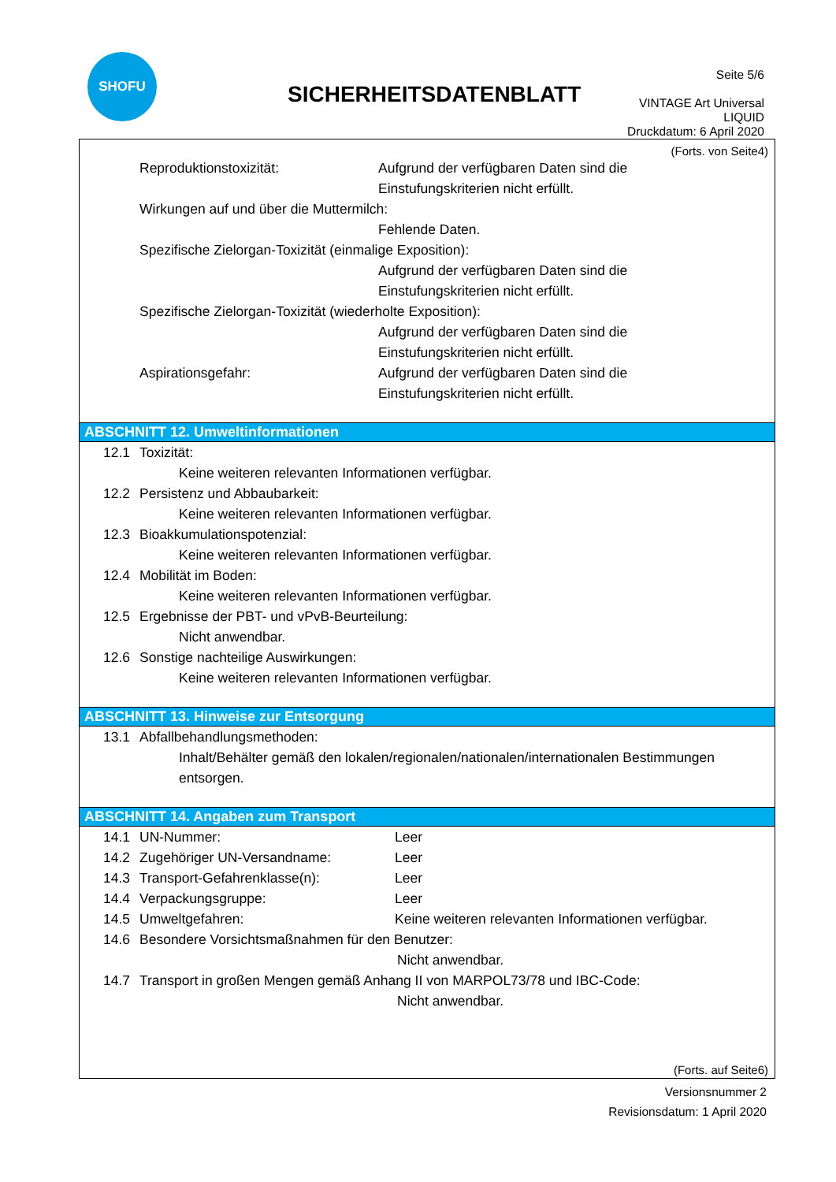SHOFU
SICHERHEITSDATENBLATT
Seite 5/6
VINTAGE Art Universal
LIQUID
Druckdatum: 6 April 2020
(Forts. von Seite4)
Reproduktionstoxizität: Aufgrund der verfügbaren Daten sind die
Einstufungskriterien nicht erfüllt.
Wirkungen auf und über die Muttermilch:
Fehlende Daten.
Spezifische Zielorgan-Toxizität (einmalige Exposition):
Aufgrund der verfügbaren Daten sind die
Einstufungskriterien nicht erfüllt.
Spezifische Zielorgan-Toxizität (wiederholte Exposition):
Aufgrund der verfügbaren Daten sind die
Einstufungskriterien nicht erfüllt.
Aspirationsgefahr: Aufgrund der verfügbaren Daten sind die
Einstufungskriterien nicht erfüllt.
ABSCHNITT 12. Umweltinformationen
12.1 Toxizität:
Keine weiteren relevanten Informationen verfügbar.
12.2 Persistenz und Abbaubarkeit:
Keine weiteren relevanten Informationen verfügbar.
12.3 Bioakkumulationspotenzial:
Keine weiteren relevanten Informationen verfügbar.
12.4 Mobilität im Boden:
Keine weiteren relevanten Informationen verfügbar.
12.5 Ergebnisse der PBT- und vPvB-Beurteilung:
Nicht anwendbar.
12.6 Sonstige nachteilige Auswirkungen:
Keine weiteren relevanten Informationen verfügbar.
ABSCHNITT 13. Hinweise zur Entsorgung
13.1 Abfallbehandlungsmethoden:
Inhalt/Behälter gemäß den lokalen/regionalen/nationalen/internationalen Bestimmungen
entsorgen.
ABSCHNITT 14. Angaben zum Transport
14.1 UN-Nummer: Leer
14.2 Zugehöriger UN-Versandname: Leer
14.3 Transport-Gefahrenklasse(n): Leer
14.4 Verpackungsgruppe: Leer
14.5 Umweltgefahren: Keine weiteren relevanten Informationen verfügbar.
14.6 Besondere Vorsichtsmaßnahmen für den Benutzer:
Nicht anwendbar.
14.7 Transport in großen Mengen gemäß Anhang II von MARPOL73/78 und IBC-Code:
Nicht anwendbar.
(Forts. auf Seite6)
Versionsnummer 2
Revisionsdatum: 1 April 2020